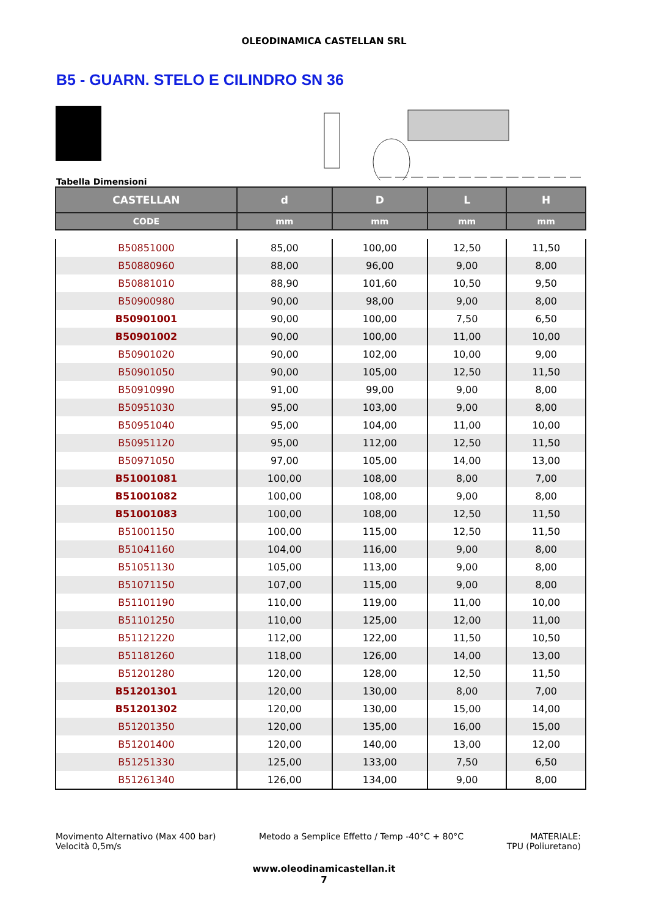OLEODINAMICA CASTELLAN SRL
B5 - GUARN. STELO E CILINDRO SN 36
Tabella Dimensioni
| CASTELLAN | d | D | L | H |
| --- | --- | --- | --- | --- |
| CODE | mm | mm | mm | mm |
| B50851000 | 85,00 | 100,00 | 12,50 | 11,50 |
| B50880960 | 88,00 | 96,00 | 9,00 | 8,00 |
| B50881010 | 88,90 | 101,60 | 10,50 | 9,50 |
| B50900980 | 90,00 | 98,00 | 9,00 | 8,00 |
| B50901001 | 90,00 | 100,00 | 7,50 | 6,50 |
| B50901002 | 90,00 | 100,00 | 11,00 | 10,00 |
| B50901020 | 90,00 | 102,00 | 10,00 | 9,00 |
| B50901050 | 90,00 | 105,00 | 12,50 | 11,50 |
| B50910990 | 91,00 | 99,00 | 9,00 | 8,00 |
| B50951030 | 95,00 | 103,00 | 9,00 | 8,00 |
| B50951040 | 95,00 | 104,00 | 11,00 | 10,00 |
| B50951120 | 95,00 | 112,00 | 12,50 | 11,50 |
| B50971050 | 97,00 | 105,00 | 14,00 | 13,00 |
| B51001081 | 100,00 | 108,00 | 8,00 | 7,00 |
| B51001082 | 100,00 | 108,00 | 9,00 | 8,00 |
| B51001083 | 100,00 | 108,00 | 12,50 | 11,50 |
| B51001150 | 100,00 | 115,00 | 12,50 | 11,50 |
| B51041160 | 104,00 | 116,00 | 9,00 | 8,00 |
| B51051130 | 105,00 | 113,00 | 9,00 | 8,00 |
| B51071150 | 107,00 | 115,00 | 9,00 | 8,00 |
| B51101190 | 110,00 | 119,00 | 11,00 | 10,00 |
| B51101250 | 110,00 | 125,00 | 12,00 | 11,00 |
| B51121220 | 112,00 | 122,00 | 11,50 | 10,50 |
| B51181260 | 118,00 | 126,00 | 14,00 | 13,00 |
| B51201280 | 120,00 | 128,00 | 12,50 | 11,50 |
| B51201301 | 120,00 | 130,00 | 8,00 | 7,00 |
| B51201302 | 120,00 | 130,00 | 15,00 | 14,00 |
| B51201350 | 120,00 | 135,00 | 16,00 | 15,00 |
| B51201400 | 120,00 | 140,00 | 13,00 | 12,00 |
| B51251330 | 125,00 | 133,00 | 7,50 | 6,50 |
| B51261340 | 126,00 | 134,00 | 9,00 | 8,00 |
Movimento Alternativo (Max 400 bar)
Velocità 0,5m/s
Metodo a Semplice Effetto / Temp -40°C + 80°C
MATERIALE:
TPU (Poliuretano)
www.oleodinamicastellan.it
7